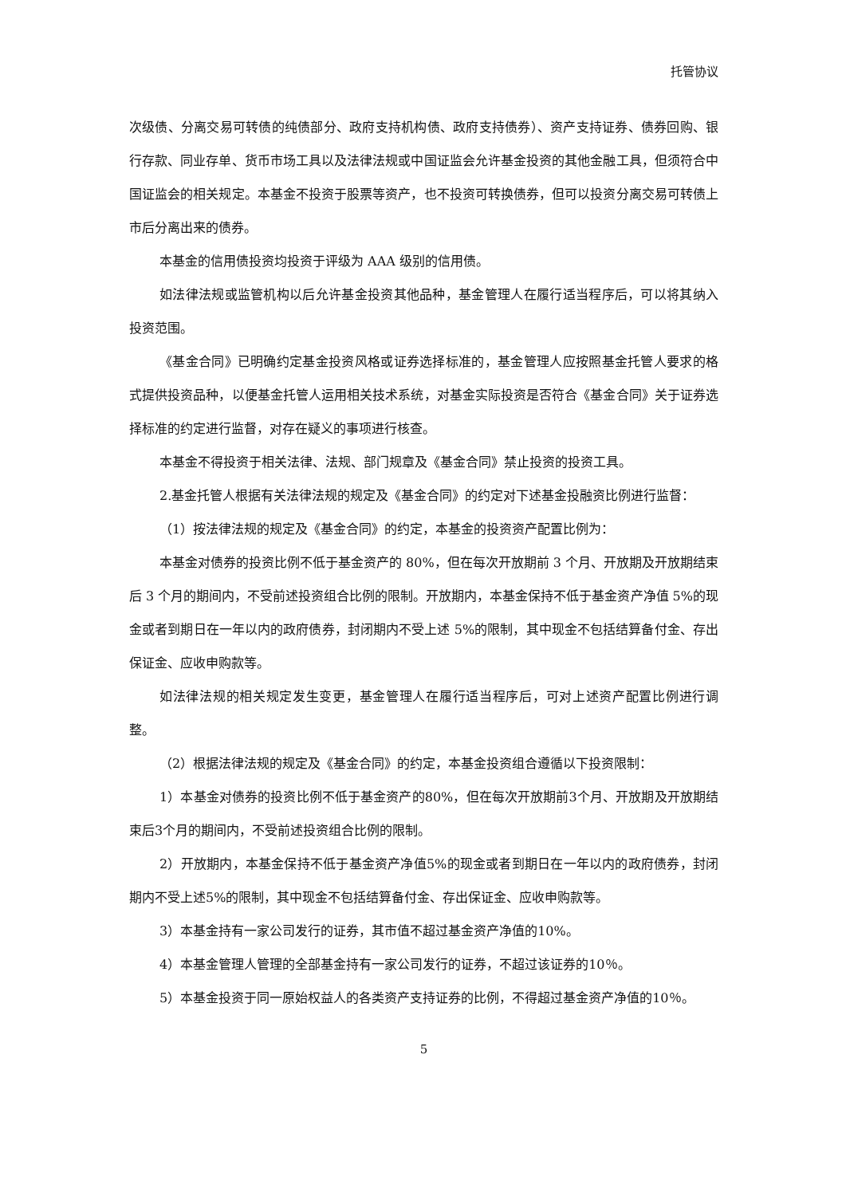托管协议
次级债、分离交易可转债的纯债部分、政府支持机构债、政府支持债券）、资产支持证券、债券回购、银行存款、同业存单、货币市场工具以及法律法规或中国证监会允许基金投资的其他金融工具，但须符合中国证监会的相关规定。本基金不投资于股票等资产，也不投资可转换债券，但可以投资分离交易可转债上市后分离出来的债券。
本基金的信用债投资均投资于评级为 AAA 级别的信用债。
如法律法规或监管机构以后允许基金投资其他品种，基金管理人在履行适当程序后，可以将其纳入投资范围。
《基金合同》已明确约定基金投资风格或证券选择标准的，基金管理人应按照基金托管人要求的格式提供投资品种，以便基金托管人运用相关技术系统，对基金实际投资是否符合《基金合同》关于证券选择标准的约定进行监督，对存在疑义的事项进行核查。
本基金不得投资于相关法律、法规、部门规章及《基金合同》禁止投资的投资工具。
2.基金托管人根据有关法律法规的规定及《基金合同》的约定对下述基金投融资比例进行监督：
（1）按法律法规的规定及《基金合同》的约定，本基金的投资资产配置比例为：
本基金对债券的投资比例不低于基金资产的 80%，但在每次开放期前 3 个月、开放期及开放期结束后 3 个月的期间内，不受前述投资组合比例的限制。开放期内，本基金保持不低于基金资产净值 5%的现金或者到期日在一年以内的政府债券，封闭期内不受上述 5%的限制，其中现金不包括结算备付金、存出保证金、应收申购款等。
如法律法规的相关规定发生变更，基金管理人在履行适当程序后，可对上述资产配置比例进行调整。
（2）根据法律法规的规定及《基金合同》的约定，本基金投资组合遵循以下投资限制：
1）本基金对债券的投资比例不低于基金资产的80%，但在每次开放期前3个月、开放期及开放期结束后3个月的期间内，不受前述投资组合比例的限制。
2）开放期内，本基金保持不低于基金资产净值5%的现金或者到期日在一年以内的政府债券，封闭期内不受上述5%的限制，其中现金不包括结算备付金、存出保证金、应收申购款等。
3）本基金持有一家公司发行的证券，其市值不超过基金资产净值的10%。
4）本基金管理人管理的全部基金持有一家公司发行的证券，不超过该证券的10％。
5）本基金投资于同一原始权益人的各类资产支持证券的比例，不得超过基金资产净值的10％。
5